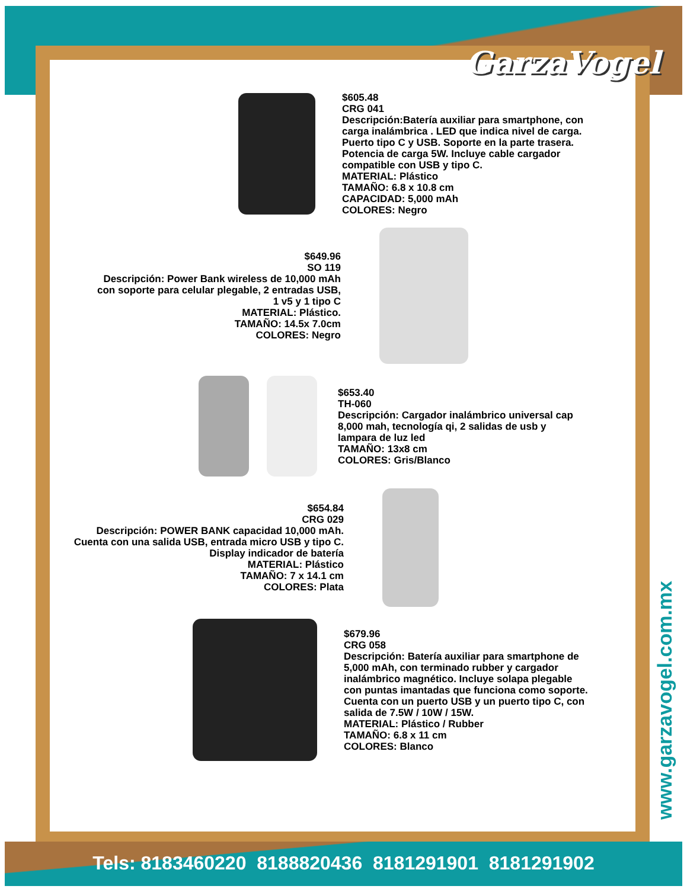GarzaVogel
$605.48
CRG 041
Descripción:Batería auxiliar para smartphone, con carga inalámbrica . LED que indica nivel de carga. Puerto tipo C y USB. Soporte en la parte trasera. Potencia de carga 5W. Incluye cable cargador compatible con USB y tipo C.
MATERIAL: Plástico
TAMAÑO: 6.8 x 10.8 cm
CAPACIDAD: 5,000 mAh
COLORES: Negro
$649.96
SO 119
Descripción: Power Bank wireless de 10,000 mAh con soporte para celular plegable, 2 entradas USB, 1 v5 y 1 tipo C
MATERIAL: Plástico.
TAMAÑO: 14.5x 7.0cm
COLORES: Negro
$653.40
TH-060
Descripción: Cargador inalámbrico universal cap 8,000 mah, tecnología qi, 2 salidas de usb y lampara de luz led
TAMAÑO: 13x8 cm
COLORES: Gris/Blanco
$654.84
CRG 029
Descripción: POWER BANK capacidad 10,000 mAh. Cuenta con una salida USB, entrada micro USB y tipo C. Display indicador de batería
MATERIAL: Plástico
TAMAÑO: 7 x 14.1 cm
COLORES: Plata
$679.96
CRG 058
Descripción: Batería auxiliar para smartphone de 5,000 mAh, con terminado rubber y cargador inalámbrico magnético. Incluye solapa plegable con puntas imantadas que funciona como soporte. Cuenta con un puerto USB y un puerto tipo C, con salida de 7.5W / 10W / 15W.
MATERIAL: Plástico / Rubber
TAMAÑO: 6.8 x 11 cm
COLORES: Blanco
www.garzavogel.com.mx
Tels: 8183460220 8188820436 8181291901 8181291902